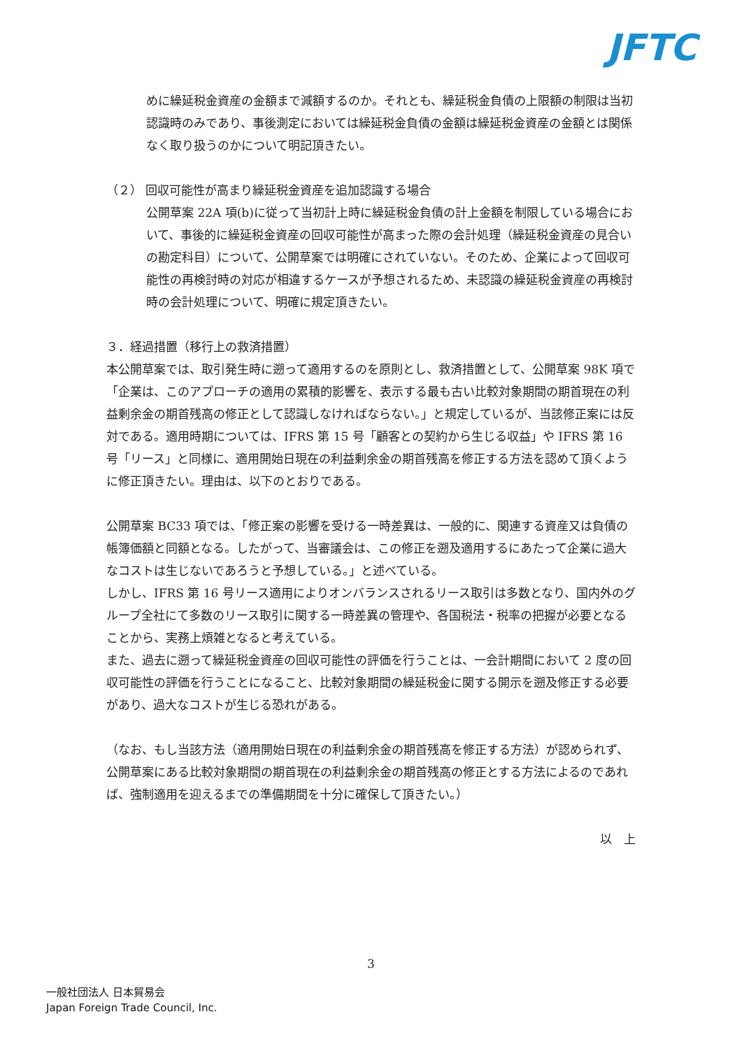JFTC
めに繰延税金資産の金額まで減額するのか。それとも、繰延税金負債の上限額の制限は当初認識時のみであり、事後測定においては繰延税金負債の金額は繰延税金資産の金額とは関係なく取り扱うのかについて明記頂きたい。
（２） 回収可能性が高まり繰延税金資産を追加認識する場合
公開草案 22A 項(b)に従って当初計上時に繰延税金負債の計上金額を制限している場合において、事後的に繰延税金資産の回収可能性が高まった際の会計処理（繰延税金資産の見合いの勘定科目）について、公開草案では明確にされていない。そのため、企業によって回収可能性の再検討時の対応が相違するケースが予想されるため、未認識の繰延税金資産の再検討時の会計処理について、明確に規定頂きたい。
３．経過措置（移行上の救済措置）
本公開草案では、取引発生時に遡って適用するのを原則とし、救済措置として、公開草案 98K 項で「企業は、このアプローチの適用の累積的影響を、表示する最も古い比較対象期間の期首現在の利益剰余金の期首残高の修正として認識しなければならない。」と規定しているが、当該修正案には反対である。適用時期については、IFRS 第 15 号「顧客との契約から生じる収益」や IFRS 第 16 号「リース」と同様に、適用開始日現在の利益剰余金の期首残高を修正する方法を認めて頂くように修正頂きたい。理由は、以下のとおりである。
公開草案 BC33 項では、「修正案の影響を受ける一時差異は、一般的に、関連する資産又は負債の帳簿価額と同額となる。したがって、当審議会は、この修正を遡及適用するにあたって企業に過大なコストは生じないであろうと予想している。」と述べている。
しかし、IFRS 第 16 号リース適用によりオンバランスされるリース取引は多数となり、国内外のグループ全社にて多数のリース取引に関する一時差異の管理や、各国税法・税率の把握が必要となることから、実務上煩雑となると考えている。
また、過去に遡って繰延税金資産の回収可能性の評価を行うことは、一会計期間において 2 度の回収可能性の評価を行うことになること、比較対象期間の繰延税金に関する開示を遡及修正する必要があり、過大なコストが生じる恐れがある。
（なお、もし当該方法（適用開始日現在の利益剰余金の期首残高を修正する方法）が認められず、公開草案にある比較対象期間の期首現在の利益剰余金の期首残高の修正とする方法によるのであれば、強制適用を迎えるまでの準備期間を十分に確保して頂きたい。）
以　上
3
一般社団法人 日本貿易会
Japan Foreign Trade Council, Inc.